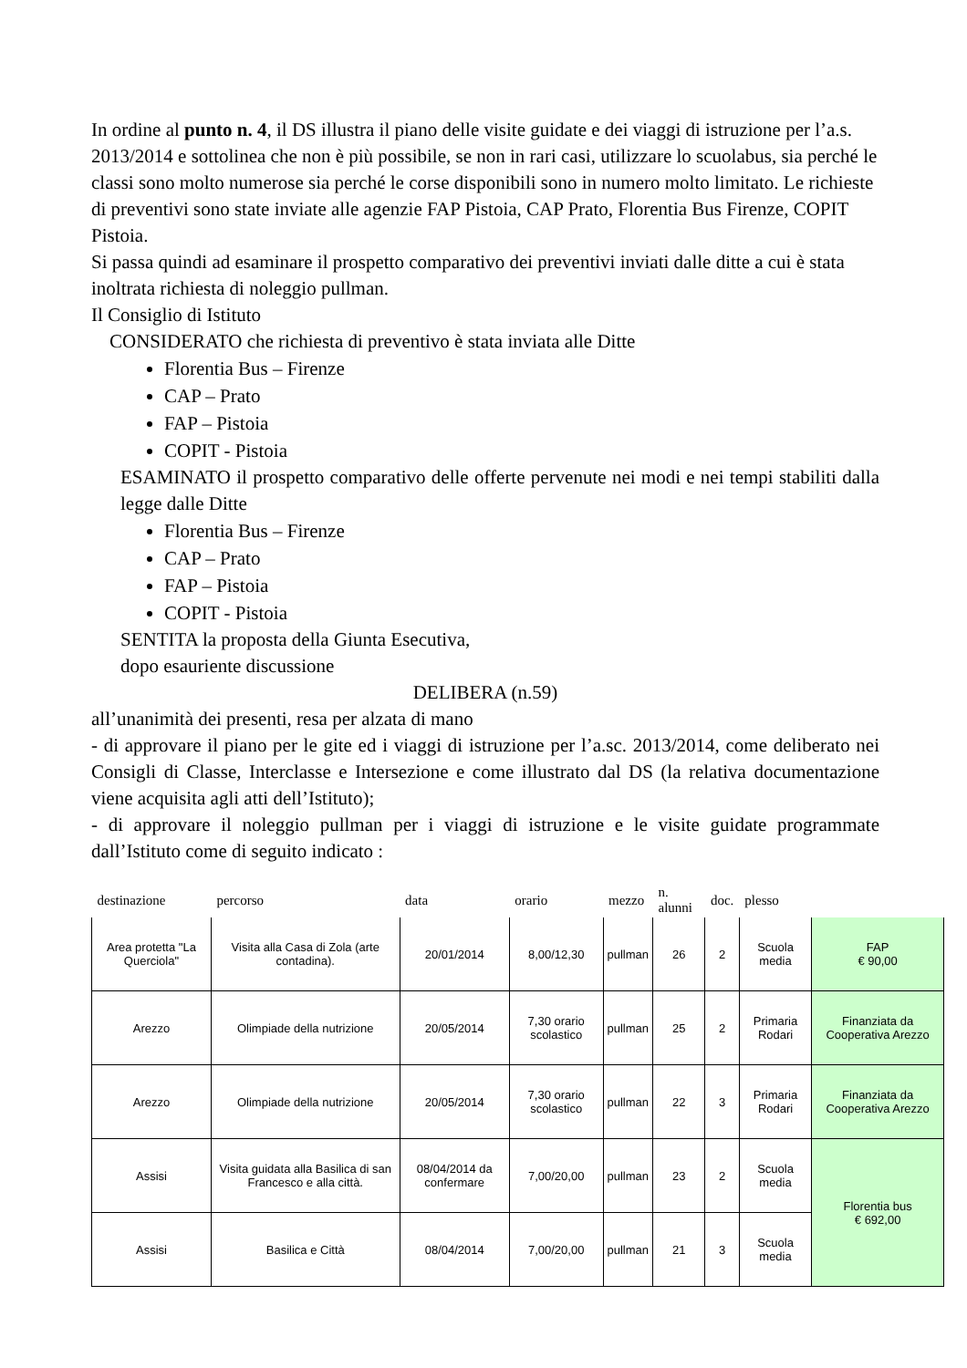In ordine al punto n. 4, il DS illustra il piano delle visite guidate e dei viaggi di istruzione per l’a.s. 2013/2014 e sottolinea che non è più possibile, se non in rari casi, utilizzare lo scuolabus, sia perché le classi sono molto numerose sia perché le corse disponibili sono in numero molto limitato. Le richieste di preventivi sono state inviate alle agenzie FAP Pistoia, CAP Prato, Florentia Bus Firenze, COPIT Pistoia.
Si passa quindi ad esaminare il prospetto comparativo dei preventivi inviati dalle ditte a cui è stata inoltrata richiesta di noleggio pullman.
Il Consiglio di Istituto
CONSIDERATO che richiesta di preventivo è stata inviata alle Ditte
Florentia Bus – Firenze
CAP – Prato
FAP – Pistoia
COPIT - Pistoia
ESAMINATO il prospetto comparativo delle offerte pervenute nei modi e nei tempi stabiliti dalla legge dalle Ditte
Florentia Bus – Firenze
CAP – Prato
FAP – Pistoia
COPIT - Pistoia
SENTITA la proposta della Giunta Esecutiva,
dopo esauriente discussione
DELIBERA (n.59)
all’unanimità dei presenti, resa per alzata di mano
- di approvare il piano per le gite ed i viaggi di istruzione per l’a.sc. 2013/2014, come deliberato nei Consigli di Classe, Interclasse e Intersezione e come illustrato dal DS (la relativa documentazione viene acquisita agli atti dell’Istituto);
- di approvare il noleggio pullman per i viaggi di istruzione e le visite guidate programmate dall’Istituto come di seguito indicato :
| destinazione | percorso | data | orario | mezzo | n. alunni | doc. | plesso | |
| --- | --- | --- | --- | --- | --- | --- | --- | --- |
| Area protetta "La Querciola" | Visita alla Casa di Zola (arte contadina). | 20/01/2014 | 8,00/12,30 | pullman | 26 | 2 | Scuola media | FAP € 90,00 |
| Arezzo | Olimpiade della nutrizione | 20/05/2014 | 7,30 orario scolastico | pullman | 25 | 2 | Primaria Rodari | Finanziata da Cooperativa Arezzo |
| Arezzo | Olimpiade della nutrizione | 20/05/2014 | 7,30 orario scolastico | pullman | 22 | 3 | Primaria Rodari | Finanziata da Cooperativa Arezzo |
| Assisi | Visita guidata alla Basilica di san Francesco e alla città. | 08/04/2014 da confermare | 7,00/20,00 | pullman | 23 | 2 | Scuola media | Florentia bus € 692,00 |
| Assisi | Basilica e Città | 08/04/2014 | 7,00/20,00 | pullman | 21 | 3 | Scuola media | |